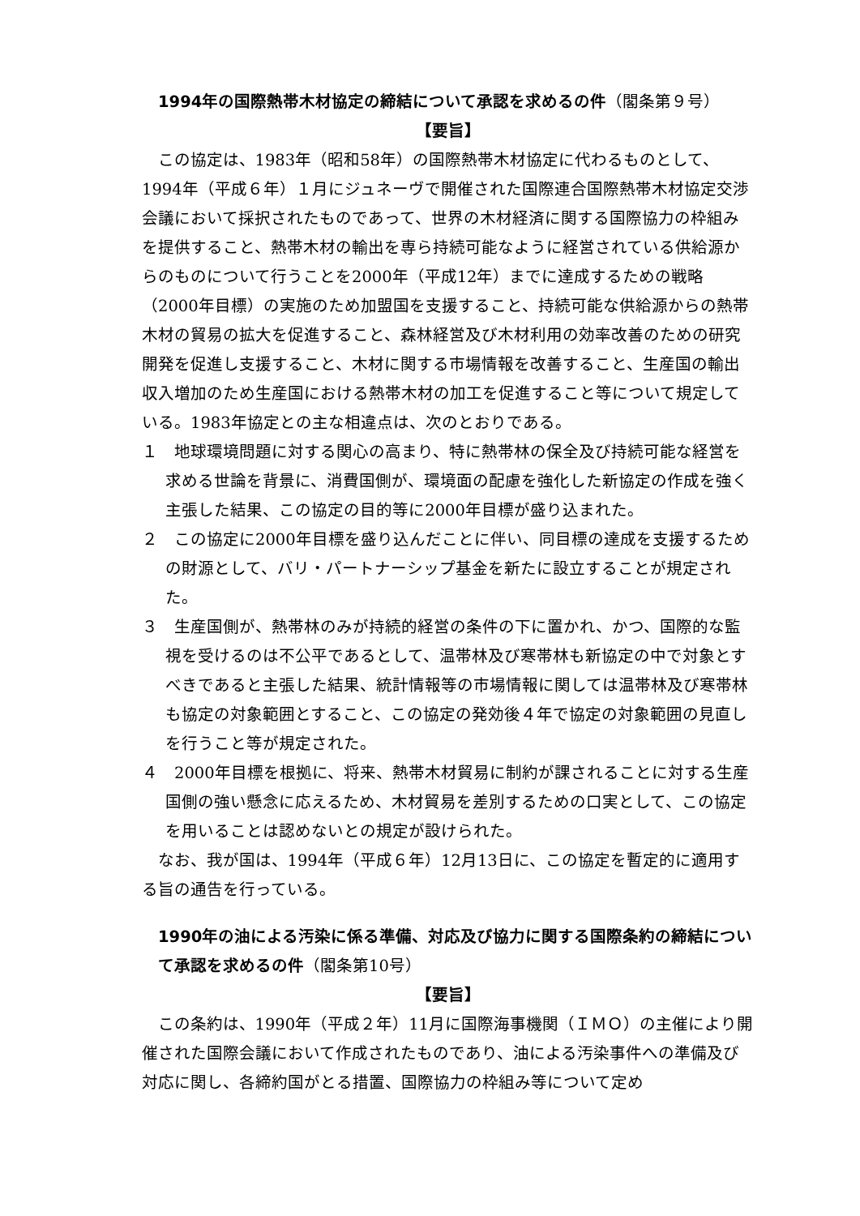1994年の国際熱帯木材協定の締結について承認を求めるの件（閣条第９号）
【要旨】
この協定は、1983年（昭和58年）の国際熱帯木材協定に代わるものとして、1994年（平成６年）１月にジュネーヴで開催された国際連合国際熱帯木材協定交渉会議において採択されたものであって、世界の木材経済に関する国際協力の枠組みを提供すること、熱帯木材の輸出を専ら持続可能なように経営されている供給源からのものについて行うことを2000年（平成12年）までに達成するための戦略（2000年目標）の実施のため加盟国を支援すること、持続可能な供給源からの熱帯木材の貿易の拡大を促進すること、森林経営及び木材利用の効率改善のための研究開発を促進し支援すること、木材に関する市場情報を改善すること、生産国の輸出収入増加のため生産国における熱帯木材の加工を促進すること等について規定している。1983年協定との主な相違点は、次のとおりである。
１　地球環境問題に対する関心の高まり、特に熱帯林の保全及び持続可能な経営を求める世論を背景に、消費国側が、環境面の配慮を強化した新協定の作成を強く主張した結果、この協定の目的等に2000年目標が盛り込まれた。
２　この協定に2000年目標を盛り込んだことに伴い、同目標の達成を支援するための財源として、バリ・パートナーシップ基金を新たに設立することが規定された。
３　生産国側が、熱帯林のみが持続的経営の条件の下に置かれ、かつ、国際的な監視を受けるのは不公平であるとして、温帯林及び寒帯林も新協定の中で対象とすべきであると主張した結果、統計情報等の市場情報に関しては温帯林及び寒帯林も協定の対象範囲とすること、この協定の発効後４年で協定の対象範囲の見直しを行うこと等が規定された。
４　2000年目標を根拠に、将来、熱帯木材貿易に制約が課されることに対する生産国側の強い懸念に応えるため、木材貿易を差別するための口実として、この協定を用いることは認めないとの規定が設けられた。
なお、我が国は、1994年（平成６年）12月13日に、この協定を暫定的に適用する旨の通告を行っている。
1990年の油による汚染に係る準備、対応及び協力に関する国際条約の締結について承認を求めるの件（閣条第10号）
【要旨】
この条約は、1990年（平成２年）11月に国際海事機関（ＩＭＯ）の主催により開催された国際会議において作成されたものであり、油による汚染事件への準備及び対応に関し、各締約国がとる措置、国際協力の枠組み等について定め